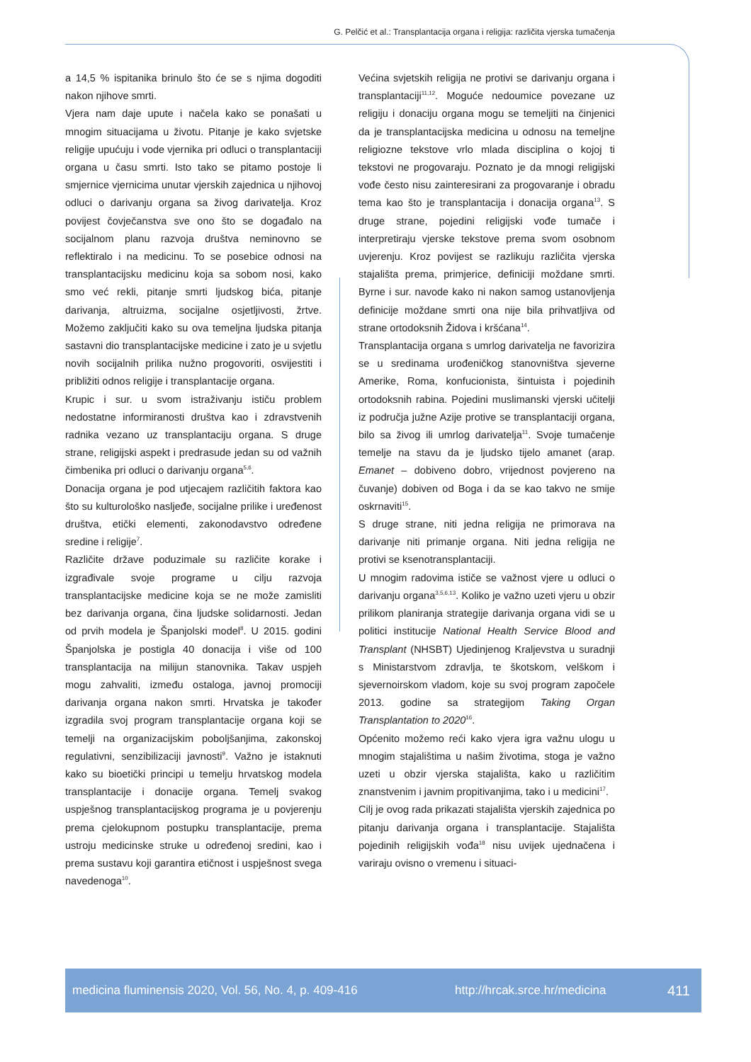G. Pelčić et al.: Transplantacija organa i religija: različita vjerska tumačenja
a 14,5 % ispitanika brinulo što će se s njima dogoditi nakon njihove smrti.
Vjera nam daje upute i načela kako se ponašati u mnogim situacijama u životu. Pitanje je kako svjetske religije upućuju i vode vjernika pri odluci o transplantaciji organa u času smrti. Isto tako se pitamo postoje li smjernice vjernicima unutar vjerskih zajednica u njihovoj odluci o darivanju organa sa živog darivatelja. Kroz povijest čovječanstva sve ono što se događalo na socijalnom planu razvoja društva neminovno se reflektiralo i na medicinu. To se posebice odnosi na transplantacijsku medicinu koja sa sobom nosi, kako smo već rekli, pitanje smrti ljudskog bića, pitanje darivanja, altruizma, socijalne osjetljivosti, žrtve. Možemo zaključiti kako su ova temeljna ljudska pitanja sastavni dio transplantacijske medicine i zato je u svjetlu novih socijalnih prilika nužno progovoriti, osvijestiti i približiti odnos religije i transplantacije organa.
Krupic i sur. u svom istraživanju ističu problem nedostatne informiranosti društva kao i zdravstvenih radnika vezano uz transplantaciju organa. S druge strane, religijski aspekt i predrasude jedan su od važnih čimbenika pri odluci o darivanju organa<sup>5,6</sup>.
Donacija organa je pod utjecajem različitih faktora kao što su kulturološko nasljeđe, socijalne prilike i uređenost društva, etički elementi, zakonodavstvo određene sredine i religije<sup>7</sup>.
Različite države poduzimale su različite korake i izgrađivale svoje programe u cilju razvoja transplantacijske medicine koja se ne može zamisliti bez darivanja organa, čina ljudske solidarnosti. Jedan od prvih modela je Španjolski model<sup>8</sup>. U 2015. godini Španjolska je postigla 40 donacija i više od 100 transplantacija na milijun stanovnika. Takav uspjeh mogu zahvaliti, između ostaloga, javnoj promociji darivanja organa nakon smrti. Hrvatska je također izgradila svoj program transplantacije organa koji se temelji na organizacijskim poboljšanjima, zakonskoj regulativni, senzibilizaciji javnosti<sup>9</sup>. Važno je istaknuti kako su bioetički principi u temelju hrvatskog modela transplantacije i donacije organa. Temelj svakog uspješnog transplantacijskog programa je u povjerenju prema cjelokupnom postupku transplantacije, prema ustroju medicinske struke u određenoj sredini, kao i prema sustavu koji garantira etičnost i uspješnost svega navedenoga<sup>10</sup>.
Većina svjetskih religija ne protivi se darivanju organa i transplantaciji<sup>11,12</sup>. Moguće nedoumice povezane uz religiju i donaciju organa mogu se temeljiti na činjenici da je transplantacijska medicina u odnosu na temeljne religiozne tekstove vrlo mlada disciplina o kojoj ti tekstovi ne progovaraju. Poznato je da mnogi religijski vođe često nisu zainteresirani za progovaranje i obradu tema kao što je transplantacija i donacija organa<sup>13</sup>. S druge strane, pojedini religijski vođe tumače i interpretiraju vjerske tekstove prema svom osobnom uvjerenju. Kroz povijest se razlikuju različita vjerska stajališta prema, primjerice, definiciji moždane smrti. Byrne i sur. navode kako ni nakon samog ustanovljenja definicije moždane smrti ona nije bila prihvatljiva od strane ortodoksnih Židova i kršćana<sup>14</sup>.
Transplantacija organa s umrlog darivatelja ne favorizira se u sredinama urođeničkog stanovništva sjeverne Amerike, Roma, konfucionista, šintuista i pojedinih ortodoksnih rabina. Pojedini muslimanski vjerski učitelji iz područja južne Azije protive se transplantaciji organa, bilo sa živog ili umrlog darivatelja<sup>11</sup>. Svoje tumačenje temelje na stavu da je ljudsko tijelo amanet (arap. Emanet – dobiveno dobro, vrijednost povjereno na čuvanje) dobiven od Boga i da se kao takvo ne smije oskrnaviti<sup>15</sup>.
S druge strane, niti jedna religija ne primorava na darivanje niti primanje organa. Niti jedna religija ne protivi se ksenotransplantaciji.
U mnogim radovima ističe se važnost vjere u odluci o darivanju organa<sup>3,5,6,13</sup>. Koliko je važno uzeti vjeru u obzir prilikom planiranja strategije darivanja organa vidi se u politici institucije National Health Service Blood and Transplant (NHSBT) Ujedinjenog Kraljevstva u suradnji s Ministarstvom zdravlja, te škotskom, velškom i sjevernoirskom vladom, koje su svoj program započele 2013. godine sa strategijom Taking Organ Transplantation to 2020<sup>16</sup>.
Općenito možemo reći kako vjera igra važnu ulogu u mnogim stajalištima u našim životima, stoga je važno uzeti u obzir vjerska stajališta, kako u različitim znanstvenim i javnim propitivanjima, tako i u medicini<sup>17</sup>.
Cilj je ovog rada prikazati stajališta vjerskih zajednica po pitanju darivanja organa i transplantacije. Stajališta pojedinih religijskih vođa<sup>18</sup> nisu uvijek ujednačena i variraju ovisno o vremenu i situaci-
medicina fluminensis 2020, Vol. 56, No. 4, p. 409-416 http://hrcak.srce.hr/medicina 411